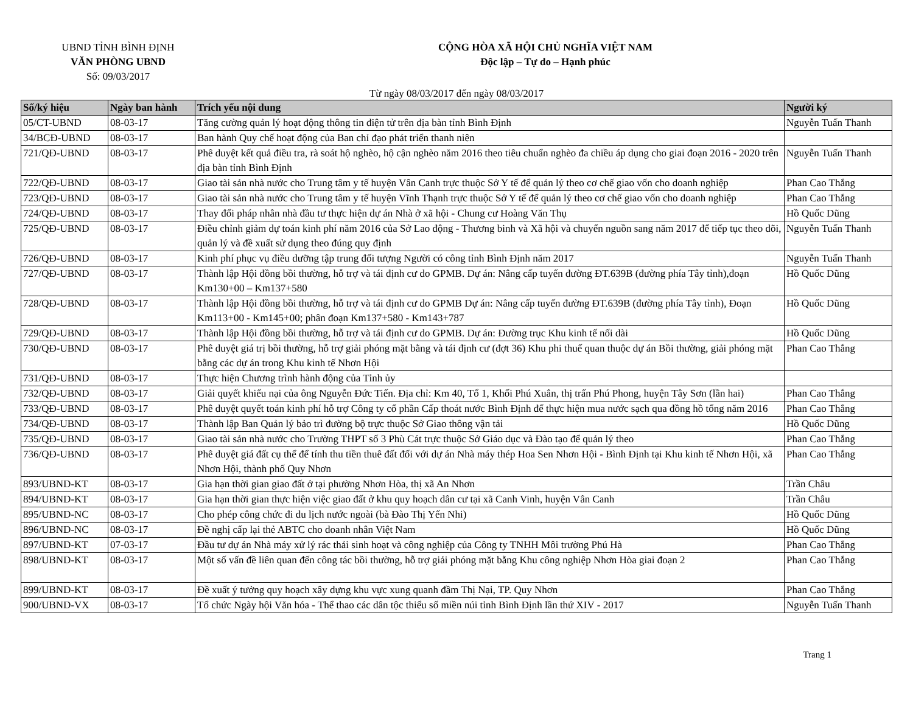UBND TỈNH BÌNH ĐỊNH
VĂN PHÒNG UBND
Số: 09/03/2017
CỘNG HÒA XÃ HỘI CHỦ NGHĨA VIỆT NAM
Độc lập – Tự do – Hạnh phúc
Từ ngày 08/03/2017 đến ngày 08/03/2017
| Số/ký hiệu | Ngày ban hành | Trích yếu nội dung | Người ký |
| --- | --- | --- | --- |
| 05/CT-UBND | 08-03-17 | Tăng cường quản lý hoạt động thông tin điện tử trên địa bàn tỉnh Bình Định | Nguyễn Tuấn Thanh |
| 34/BCĐ-UBND | 08-03-17 | Ban hành Quy chế hoạt động của Ban chỉ đạo phát triển thanh niên | |
| 721/QĐ-UBND | 08-03-17 | Phê duyệt kết quả điều tra, rà soát hộ nghèo, hộ cận nghèo năm 2016 theo tiêu chuẩn nghèo đa chiều áp dụng cho giai đoạn 2016 - 2020 trên địa bàn tỉnh Bình Định | Nguyễn Tuấn Thanh |
| 722/QĐ-UBND | 08-03-17 | Giao tài sản nhà nước cho Trung tâm y tế huyện Vân Canh trực thuộc Sở Y tế để quản lý theo cơ chế giao vốn cho doanh nghiệp | Phan Cao Thắng |
| 723/QĐ-UBND | 08-03-17 | Giao tài sản nhà nước cho Trung tâm y tế huyện Vĩnh Thạnh trực thuộc Sở Y tế để quản lý theo cơ chế giao vốn cho doanh nghiệp | Phan Cao Thắng |
| 724/QĐ-UBND | 08-03-17 | Thay đổi pháp nhân nhà đầu tư thực hiện dự án Nhà ở xã hội - Chung cư Hoàng Văn Thụ | Hồ Quốc Dũng |
| 725/QĐ-UBND | 08-03-17 | Điều chỉnh giảm dự toán kinh phí năm 2016 của Sở Lao động - Thương binh và Xã hội và chuyển nguồn sang năm 2017 để tiếp tục theo dõi, quản lý và đề xuất sử dụng theo đúng quy định | Nguyễn Tuấn Thanh |
| 726/QĐ-UBND | 08-03-17 | Kinh phí phục vụ điều dưỡng tập trung đối tượng Người có công tỉnh Bình Định năm 2017 | Nguyễn Tuấn Thanh |
| 727/QĐ-UBND | 08-03-17 | Thành lập Hội đồng bồi thường, hỗ trợ và tái định cư do GPMB. Dự án: Nâng cấp tuyến đường ĐT.639B (đường phía Tây tỉnh),đoạn Km130+00 – Km137+580 | Hồ Quốc Dũng |
| 728/QĐ-UBND | 08-03-17 | Thành lập Hội đồng bồi thường, hỗ trợ và tái định cư do GPMB Dự án: Nâng cấp tuyến đường ĐT.639B (đường phía Tây tỉnh), Đoạn Km113+00 - Km145+00; phân đoạn Km137+580 - Km143+787 | Hồ Quốc Dũng |
| 729/QĐ-UBND | 08-03-17 | Thành lập Hội đồng bồi thường, hỗ trợ và tái định cư do GPMB. Dự án: Đường trục Khu kinh tế nối dài | Hồ Quốc Dũng |
| 730/QĐ-UBND | 08-03-17 | Phê duyệt giá trị bồi thường, hỗ trợ giải phóng mặt bằng và tái định cư (đợt 36) Khu phi thuế quan thuộc dự án Bồi thường, giải phóng mặt bằng các dự án trong Khu kinh tế Nhơn Hội | Phan Cao Thắng |
| 731/QĐ-UBND | 08-03-17 | Thực hiện Chương trình hành động của Tỉnh ủy | |
| 732/QĐ-UBND | 08-03-17 | Giải quyết khiếu nại của ông Nguyễn Đức Tiến. Địa chỉ: Km 40, Tổ 1, Khối Phú Xuân, thị trấn Phú Phong, huyện Tây Sơn (lần hai) | Phan Cao Thắng |
| 733/QĐ-UBND | 08-03-17 | Phê duyệt quyết toán kinh phí hỗ trợ Công ty cổ phần Cấp thoát nước Bình Định để thực hiện mua nước sạch qua đồng hồ tổng năm 2016 | Phan Cao Thắng |
| 734/QĐ-UBND | 08-03-17 | Thành lập Ban Quản lý bảo trì đường bộ trực thuộc Sở Giao thông vận tải | Hồ Quốc Dũng |
| 735/QĐ-UBND | 08-03-17 | Giao tài sản nhà nước cho Trường THPT số 3 Phù Cát trực thuộc Sở Giáo dục và Đào tạo để quản lý theo | Phan Cao Thắng |
| 736/QĐ-UBND | 08-03-17 | Phê duyệt giá đất cụ thể để tính thu tiền thuê đất đối với dự án Nhà máy thép Hoa Sen Nhơn Hội - Bình Định tại Khu kinh tế Nhơn Hội, xã Nhơn Hội, thành phố Quy Nhơn | Phan Cao Thắng |
| 893/UBND-KT | 08-03-17 | Gia hạn thời gian giao đất ở tại phường Nhơn Hòa, thị xã An Nhơn | Trần Châu |
| 894/UBND-KT | 08-03-17 | Gia hạn thời gian thực hiện việc giao đất ở khu quy hoạch dân cư tại xã Canh Vinh, huyện Vân Canh | Trần Châu |
| 895/UBND-NC | 08-03-17 | Cho phép công chức đi du lịch nước ngoài (bà Đào Thị Yến Nhi) | Hồ Quốc Dũng |
| 896/UBND-NC | 08-03-17 | Đề nghị cấp lại thẻ ABTC cho doanh nhân Việt Nam | Hồ Quốc Dũng |
| 897/UBND-KT | 07-03-17 | Đầu tư dự án Nhà máy xử lý rác thải sinh hoạt và công nghiệp của Công ty TNHH Môi trường Phú Hà | Phan Cao Thắng |
| 898/UBND-KT | 08-03-17 | Một số vấn đề liên quan đến công tác bồi thường, hỗ trợ giải phóng mặt bằng Khu công nghiệp Nhơn Hòa giai đoạn 2 | Phan Cao Thắng |
| 899/UBND-KT | 08-03-17 | Đề xuất ý tưởng quy hoạch xây dựng khu vực xung quanh đầm Thị Nại, TP. Quy Nhơn | Phan Cao Thắng |
| 900/UBND-VX | 08-03-17 | Tổ chức Ngày hội Văn hóa - Thể thao các dân tộc thiểu số miền núi tỉnh Bình Định lần thứ XIV - 2017 | Nguyễn Tuấn Thanh |
Trang 1